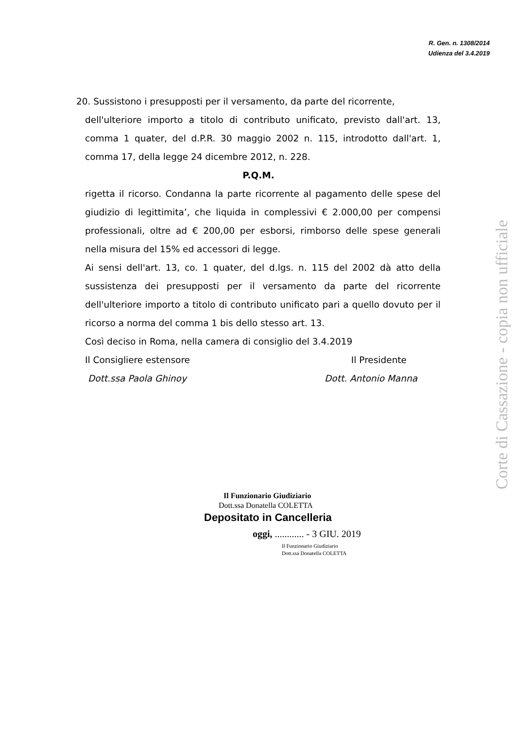R. Gen. n. 1308/2014
Udienza del 3.4.2019
20. Sussistono i presupposti per il versamento, da parte del ricorrente,
dell'ulteriore importo a titolo di contributo unificato, previsto dall'art. 13, comma 1 quater, del d.P.R. 30 maggio 2002 n. 115, introdotto dall'art. 1, comma 17, della legge 24 dicembre 2012, n. 228.
P.Q.M.
rigetta il ricorso. Condanna la parte ricorrente al pagamento delle spese del giudizio di legittimita’, che liquida in complessivi € 2.000,00 per compensi professionali, oltre ad € 200,00 per esborsi, rimborso delle spese generali nella misura del 15% ed accessori di legge.
Ai sensi dell'art. 13, co. 1 quater, del d.lgs. n. 115 del 2002 dà atto della sussistenza dei presupposti per il versamento da parte del ricorrente dell'ulteriore importo a titolo di contributo unificato pari a quello dovuto per il ricorso a norma del comma 1 bis dello stesso art. 13.
Così deciso in Roma, nella camera di consiglio del 3.4.2019
Il Consigliere estensore Il Presidente
Dott.ssa Paola Ghinoy Dott. Antonio Manna
Il Funzionario Giudiziario
Dott.ssa Donatella COLETTA
Depositato in Cancelleria
oggi, ............ - 3 GIU. 2019
Il Funzionario Giudiziario
Dott.ssa Donatella COLETTA
Corte di Cassazione - copia non ufficiale